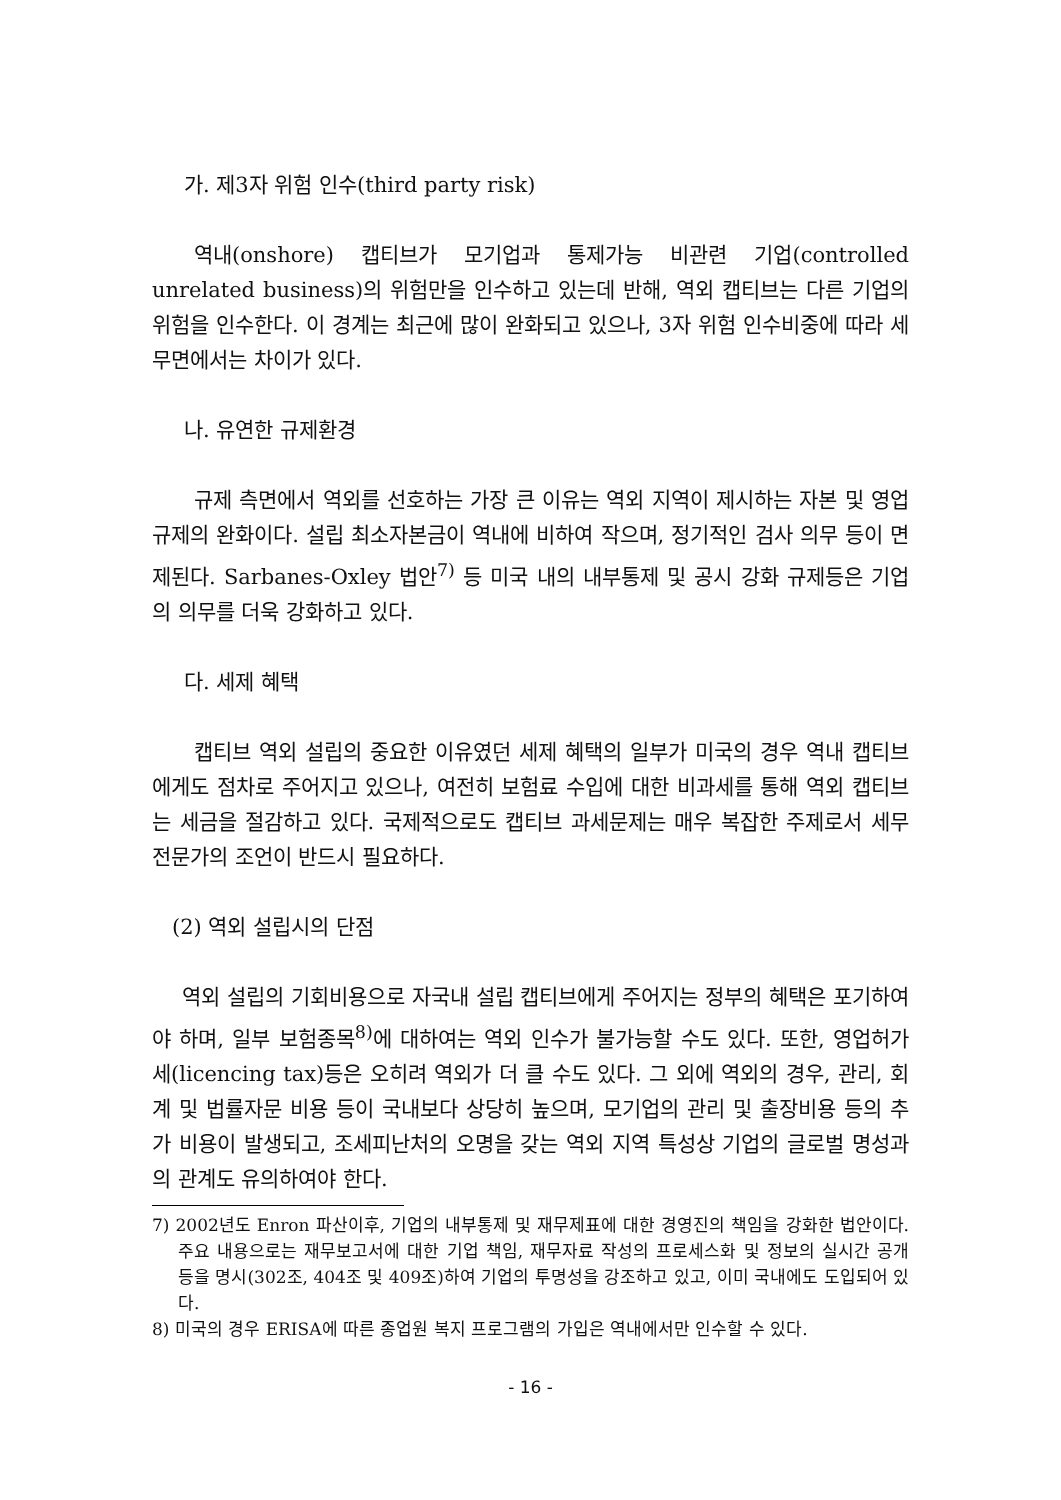가. 제3자 위험 인수(third party risk)
역내(onshore) 캡티브가 모기업과 통제가능 비관련 기업(controlled unrelated business)의 위험만을 인수하고 있는데 반해, 역외 캡티브는 다른 기업의 위험을 인수한다. 이 경계는 최근에 많이 완화되고 있으나, 3자 위험 인수비중에 따라 세무면에서는 차이가 있다.
나. 유연한 규제환경
규제 측면에서 역외를 선호하는 가장 큰 이유는 역외 지역이 제시하는 자본 및 영업 규제의 완화이다. 설립 최소자본금이 역내에 비하여 작으며, 정기적인 검사 의무 등이 면제된다. Sarbanes-Oxley 법안<sup>7)</sup> 등 미국 내의 내부통제 및 공시 강화 규제등은 기업의 의무를 더욱 강화하고 있다.
다. 세제 혜택
캡티브 역외 설립의 중요한 이유였던 세제 혜택의 일부가 미국의 경우 역내 캡티브에게도 점차로 주어지고 있으나, 여전히 보험료 수입에 대한 비과세를 통해 역외 캡티브는 세금을 절감하고 있다. 국제적으로도 캡티브 과세문제는 매우 복잡한 주제로서 세무 전문가의 조언이 반드시 필요하다.
(2) 역외 설립시의 단점
역외 설립의 기회비용으로 자국내 설립 캡티브에게 주어지는 정부의 혜택은 포기하여야 하며, 일부 보험종목<sup>8)</sup>에 대하여는 역외 인수가 불가능할 수도 있다. 또한, 영업허가세(licencing tax)등은 오히려 역외가 더 클 수도 있다. 그 외에 역외의 경우, 관리, 회계 및 법률자문 비용 등이 국내보다 상당히 높으며, 모기업의 관리 및 출장비용 등의 추가 비용이 발생되고, 조세피난처의 오명을 갖는 역외 지역 특성상 기업의 글로벌 명성과의 관계도 유의하여야 한다.
7) 2002년도 Enron 파산이후, 기업의 내부통제 및 재무제표에 대한 경영진의 책임을 강화한 법안이다. 주요 내용으로는 재무보고서에 대한 기업 책임, 재무자료 작성의 프로세스화 및 정보의 실시간 공개 등을 명시(302조, 404조 및 409조)하여 기업의 투명성을 강조하고 있고, 이미 국내에도 도입되어 있다.
8) 미국의 경우 ERISA에 따른 종업원 복지 프로그램의 가입은 역내에서만 인수할 수 있다.
- 16 -